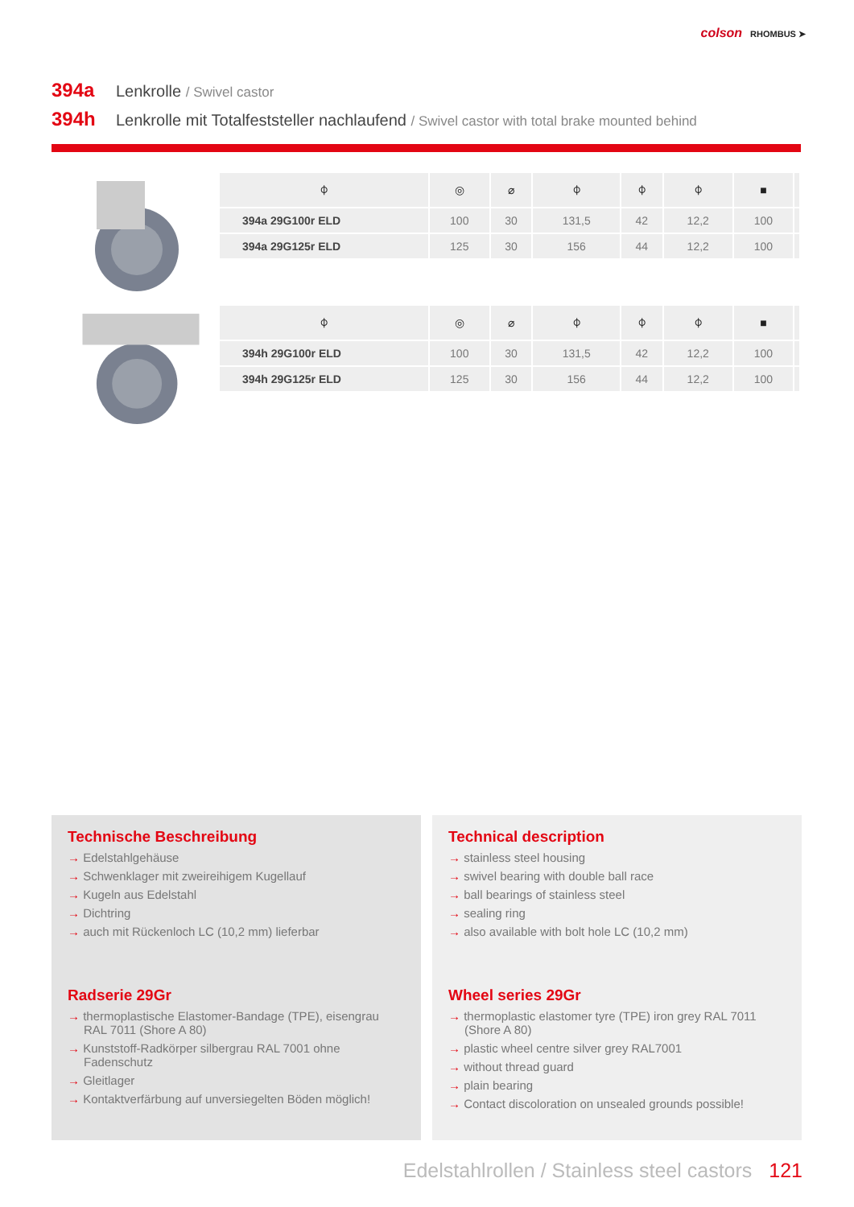colson RHOMBUS ➤
394a Lenkrolle / Swivel castor
394h Lenkrolle mit Totalfeststeller nachlaufend / Swivel castor with total brake mounted behind
| ⌽ | ◎ | ⌀ | ⌽ | ⌽ | ⌽ | ■ | |
| --- | --- | --- | --- | --- | --- | --- | --- |
| 394a 29G100r ELD | 100 | 30 | 131,5 | 42 | 12,2 | 100 | |
| 394a 29G125r ELD | 125 | 30 | 156 | 44 | 12,2 | 100 | |
| ⌽ | ◎ | ⌀ | ⌽ | ⌽ | ⌽ | ■ | |
| --- | --- | --- | --- | --- | --- | --- | --- |
| 394h 29G100r ELD | 100 | 30 | 131,5 | 42 | 12,2 | 100 | |
| 394h 29G125r ELD | 125 | 30 | 156 | 44 | 12,2 | 100 | |
Technische Beschreibung
→ Edelstahlgehäuse
→ Schwenklager mit zweireihigem Kugellauf
→ Kugeln aus Edelstahl
→ Dichtring
→ auch mit Rückenloch LC (10,2 mm) lieferbar
Radserie 29Gr
→ thermoplastische Elastomer-Bandage (TPE), eisengrau RAL 7011 (Shore A 80)
→ Kunststoff-Radkörper silbergrau RAL 7001 ohne Fadenschutz
→ Gleitlager
→ Kontaktverfärbung auf unversiegelten Böden möglich!
Technical description
→ stainless steel housing
→ swivel bearing with double ball race
→ ball bearings of stainless steel
→ sealing ring
→ also available with bolt hole LC (10,2 mm)
Wheel series 29Gr
→ thermoplastic elastomer tyre (TPE) iron grey RAL 7011 (Shore A 80)
→ plastic wheel centre silver grey RAL7001
→ without thread guard
→ plain bearing
→ Contact discoloration on unsealed grounds possible!
Edelstahlrollen / Stainless steel castors 121